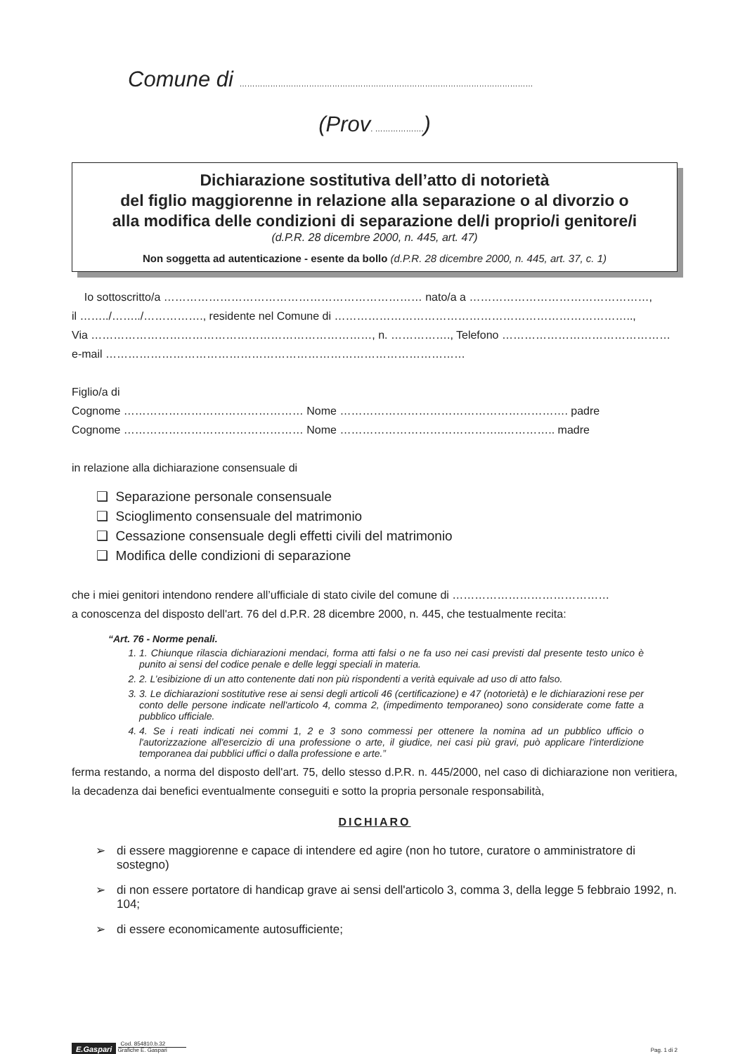Comune di ……………………………………………………………………………………………………
(Prov. ……………….)
Dichiarazione sostitutiva dell’atto di notorietà
del figlio maggiorenne in relazione alla separazione o al divorzio o
alla modifica delle condizioni di separazione del/i proprio/i genitore/i
(d.P.R. 28 dicembre 2000, n. 445, art. 47)
Non soggetta ad autenticazione - esente da bollo (d.P.R. 28 dicembre 2000, n. 445, art. 37, c. 1)
Io sottoscritto/a …………………………………………………………… nato/a a …………………………………………,
il ……../……../……………., residente nel Comune di ……………………………………………………………………..,
Via …………………………………………………………………, n. ……………., Telefono ………………………………………
e-mail ……………………………………………………………………………………
Figlio/a di
Cognome ………………………………………… Nome ……………………………………………………. padre
Cognome ………………………………………… Nome ……………………………………..………….. madre
in relazione alla dichiarazione consensuale di
❑ Separazione personale consensuale
❑ Scioglimento consensuale del matrimonio
❑ Cessazione consensuale degli effetti civili del matrimonio
❑ Modifica delle condizioni di separazione
che i miei genitori intendono rendere all’ufficiale di stato civile del comune di ……………………………………
a conoscenza del disposto dell'art. 76 del d.P.R. 28 dicembre 2000, n. 445, che testualmente recita:
“Art. 76 - Norme penali.
1. 1. Chiunque rilascia dichiarazioni mendaci, forma atti falsi o ne fa uso nei casi previsti dal presente testo unico è punito ai sensi del codice penale e delle leggi speciali in materia.
2. 2. L’esibizione di un atto contenente dati non più rispondenti a verità equivale ad uso di atto falso.
3. 3. Le dichiarazioni sostitutive rese ai sensi degli articoli 46 (certificazione) e 47 (notorietà) e le dichiarazioni rese per conto delle persone indicate nell'articolo 4, comma 2, (impedimento temporaneo) sono considerate come fatte a pubblico ufficiale.
4. 4. Se i reati indicati nei commi 1, 2 e 3 sono commessi per ottenere la nomina ad un pubblico ufficio o l'autorizzazione all'esercizio di una professione o arte, il giudice, nei casi più gravi, può applicare l'interdizione temporanea dai pubblici uffici o dalla professione e arte.”
ferma restando, a norma del disposto dell'art. 75, dello stesso d.P.R. n. 445/2000, nel caso di dichiarazione non veritiera, la decadenza dai benefici eventualmente conseguiti e sotto la propria personale responsabilità,
DICHIARO
➢ di essere maggiorenne e capace di intendere ed agire (non ho tutore, curatore o amministratore di sostegno)
➢ di non essere portatore di handicap grave ai sensi dell'articolo 3, comma 3, della legge 5 febbraio 1992, n. 104;
➢ di essere economicamente autosufficiente;
E.Gaspari Cod. 854810.b.32
Grafiche E. Gaspari
Pag. 1 di 2